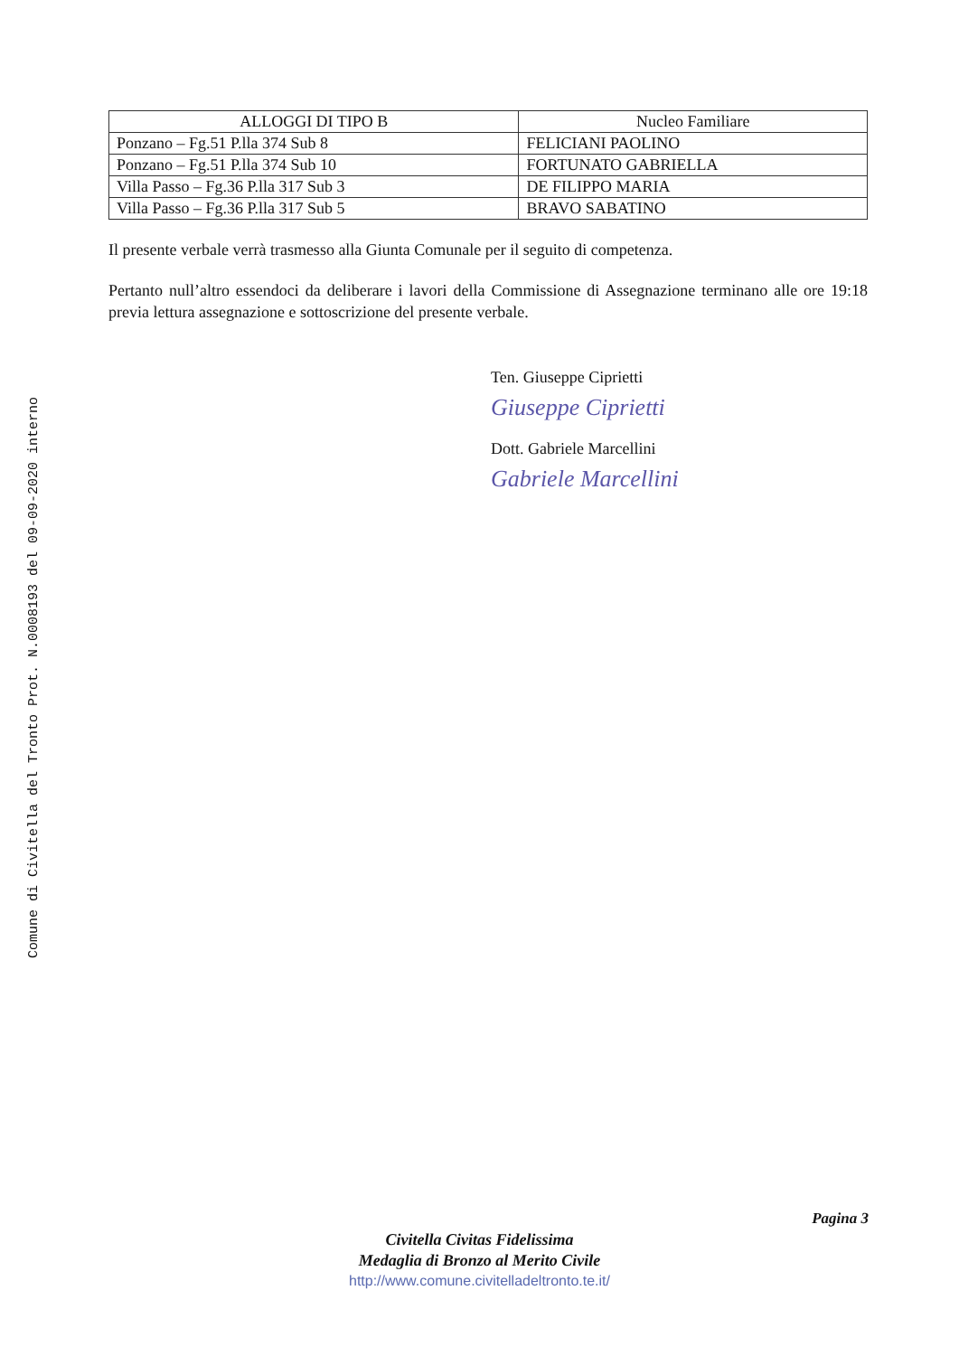Comune di Civitella del Tronto Prot. N.0008193 del 09-09-2020 interno
| ALLOGGI DI TIPO B | Nucleo Familiare |
| --- | --- |
| Ponzano – Fg.51 P.lla 374 Sub 8 | FELICIANI PAOLINO |
| Ponzano – Fg.51 P.lla 374 Sub 10 | FORTUNATO GABRIELLA |
| Villa Passo – Fg.36 P.lla 317 Sub 3 | DE FILIPPO MARIA |
| Villa Passo – Fg.36 P.lla 317 Sub 5 | BRAVO SABATINO |
Il presente verbale verrà trasmesso alla Giunta Comunale per il seguito di competenza.
Pertanto null’altro essendoci da deliberare i lavori della Commissione di Assegnazione terminano alle ore 19:18 previa lettura assegnazione e sottoscrizione del presente verbale.
Ten. Giuseppe Ciprietti
Giuseppe Ciprietti
Dott. Gabriele Marcellini
Gabriele Marcellini
Pagina 3
Civitella Civitas Fidelissima
Medaglia di Bronzo al Merito Civile
http://www.comune.civitelladeltronto.te.it/